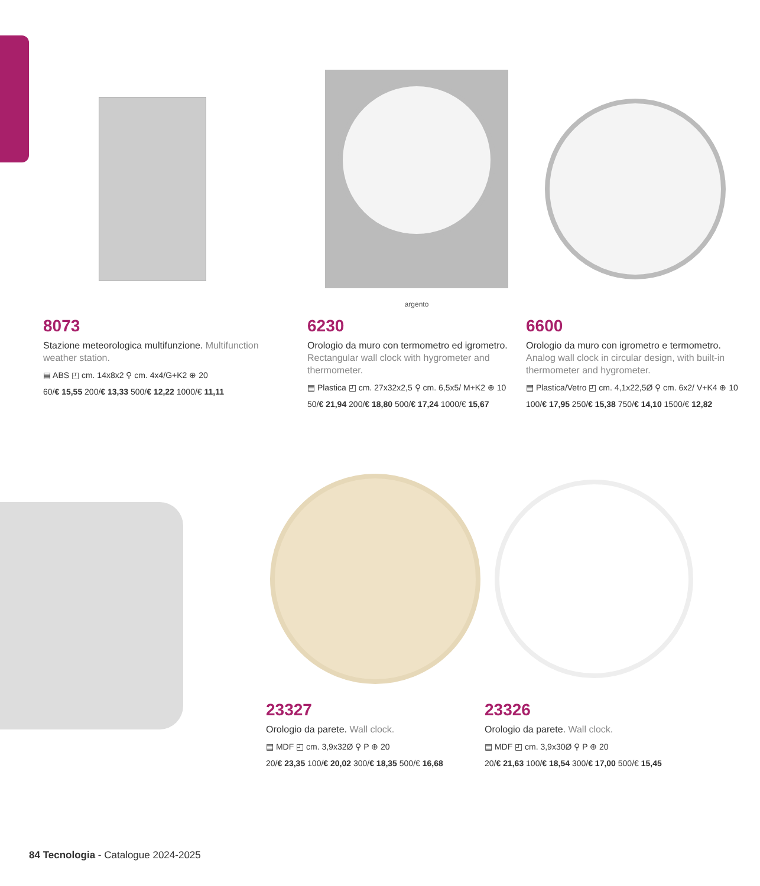8073
Stazione meteorologica multifunzione. Multifunction weather station.
▤ ABS ◰ cm. 14x8x2 ⚲ cm. 4x4/G+K2 ⊕ 20
60/€ 15,55 200/€ 13,33 500/€ 12,22 1000/€ 11,11
argento
6230
Orologio da muro con termometro ed igrometro. Rectangular wall clock with hygrometer and thermometer.
▤ Plastica ◰ cm. 27x32x2,5 ⚲ cm. 6,5x5/ M+K2 ⊕ 10
50/€ 21,94 200/€ 18,80 500/€ 17,24 1000/€ 15,67
6600
Orologio da muro con igrometro e termometro. Analog wall clock in circular design, with built-in thermometer and hygrometer.
▤ Plastica/Vetro ◰ cm. 4,1x22,5Ø ⚲ cm. 6x2/ V+K4 ⊕ 10
100/€ 17,95 250/€ 15,38 750/€ 14,10 1500/€ 12,82
23327
Orologio da parete. Wall clock.
▤ MDF ◰ cm. 3,9x32Ø ⚲ P ⊕ 20
20/€ 23,35 100/€ 20,02 300/€ 18,35 500/€ 16,68
23326
Orologio da parete. Wall clock.
▤ MDF ◰ cm. 3,9x30Ø ⚲ P ⊕ 20
20/€ 21,63 100/€ 18,54 300/€ 17,00 500/€ 15,45
84 Tecnologia - Catalogue 2024-2025